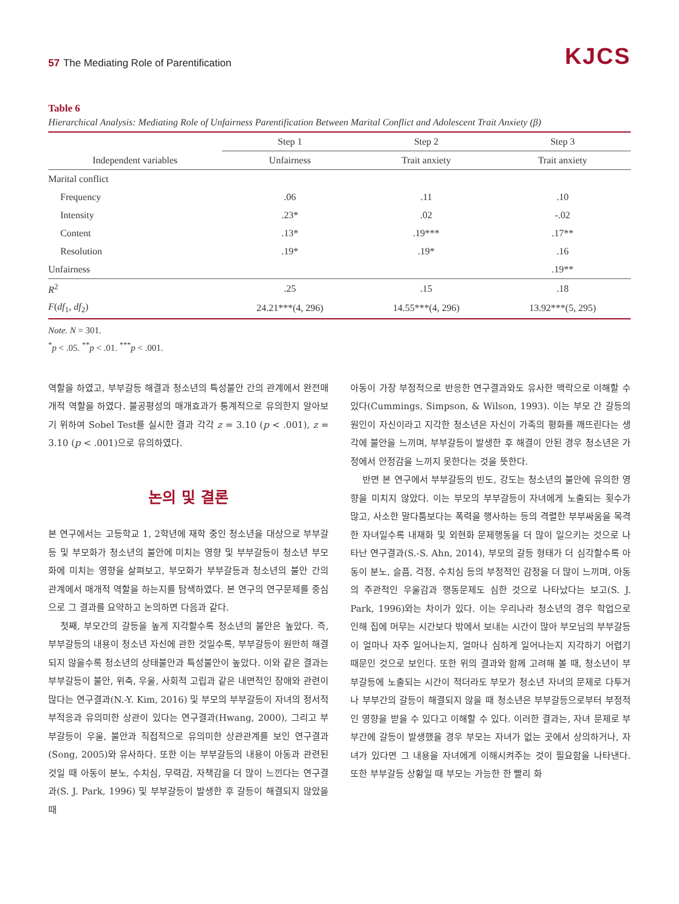57 The Mediating Role of Parentification
KJCS
Table 6
Hierarchical Analysis: Mediating Role of Unfairness Parentification Between Marital Conflict and Adolescent Trait Anxiety (β)
| | Step 1 | Step 2 | Step 3 |
| --- | --- | --- | --- |
| Independent variables | Unfairness | Trait anxiety | Trait anxiety |
| Marital conflict | | | |
| Frequency | .06 | .11 | .10 |
| Intensity | .23* | .02 | -.02 |
| Content | .13* | .19*** | .17** |
| Resolution | .19* | .19* | .16 |
| Unfairness | | | .19** |
| R<sup>2</sup> | .25 | .15 | .18 |
| F ( df<sub>1</sub>, df<sub>2</sub>) | 24.21***(4, 296) | 14.55***(4, 296) | 13.92***(5, 295) |
Note. N = 301.
<sup>*</sup> p < .05. <sup>**</sup>p < .01. <sup>***</sup>p < .001.
역할을 하였고, 부부갈등 해결과 청소년의 특성불안 간의 관계에서 완전매개적 역할을 하였다. 불공평성의 매개효과가 통계적으로 유의한지 알아보기 위하여 Sobel Test를 실시한 결과 각각 z = 3.10 (p < .001), z = 3.10 (p < .001)으로 유의하였다.
논의 및 결론
본 연구에서는 고등학교 1, 2학년에 재학 중인 청소년을 대상으로 부부갈등 및 부모화가 청소년의 불안에 미치는 영향 및 부부갈등이 청소년 부모화에 미치는 영향을 살펴보고, 부모화가 부부갈등과 청소년의 불안 간의 관계에서 매개적 역할을 하는지를 탐색하였다. 본 연구의 연구문제를 중심으로 그 결과를 요약하고 논의하면 다음과 같다.
첫째, 부모간의 갈등을 높게 지각할수록 청소년의 불안은 높았다. 즉, 부부갈등의 내용이 청소년 자신에 관한 것일수록, 부부갈등이 원만히 해결되지 않을수록 청소년의 상태불안과 특성불안이 높았다. 이와 같은 결과는 부부갈등이 불안, 위축, 우울, 사회적 고립과 같은 내면적인 장애와 관련이 많다는 연구결과(N.-Y. Kim, 2016) 및 부모의 부부갈등이 자녀의 정서적 부적응과 유의미한 상관이 있다는 연구결과(Hwang, 2000), 그리고 부부갈등이 우울, 불안과 직접적으로 유의미한 상관관계를 보인 연구결과(Song, 2005)와 유사하다. 또한 이는 부부갈등의 내용이 아동과 관련된 것일 때 아동이 분노, 수치심, 무력감, 자책감을 더 많이 느낀다는 연구결과(S. J. Park, 1996) 및 부부갈등이 발생한 후 갈등이 해결되지 않았을 때
아동이 가장 부정적으로 반응한 연구결과와도 유사한 맥락으로 이해할 수 있다(Cummings, Simpson, & Wilson, 1993). 이는 부모 간 갈등의 원인이 자신이라고 지각한 청소년은 자신이 가족의 평화를 깨뜨린다는 생각에 불안을 느끼며, 부부갈등이 발생한 후 해결이 안된 경우 청소년은 가정에서 안정감을 느끼지 못한다는 것을 뜻한다.
반면 본 연구에서 부부갈등의 빈도, 강도는 청소년의 불안에 유의한 영향을 미치지 않았다. 이는 부모의 부부갈등이 자녀에게 노출되는 횟수가 많고, 사소한 말다툼보다는 폭력을 행사하는 등의 격렬한 부부싸움을 목격한 자녀일수록 내재화 및 외현화 문제행동을 더 많이 일으키는 것으로 나타난 연구결과(S.-S. Ahn, 2014), 부모의 갈등 형태가 더 심각할수록 아동이 분노, 슬픔, 걱정, 수치심 등의 부정적인 감정을 더 많이 느끼며, 아동의 주관적인 우울감과 행동문제도 심한 것으로 나타났다는 보고(S. J. Park, 1996)와는 차이가 있다. 이는 우리나라 청소년의 경우 학업으로 인해 집에 머무는 시간보다 밖에서 보내는 시간이 많아 부모님의 부부갈등이 얼마나 자주 일어나는지, 얼마나 심하게 일어나는지 지각하기 어렵기 때문인 것으로 보인다. 또한 위의 결과와 함께 고려해 볼 때, 청소년이 부부갈등에 노출되는 시간이 적더라도 부모가 청소년 자녀의 문제로 다투거나 부부간의 갈등이 해결되지 않을 때 청소년은 부부갈등으로부터 부정적인 영향을 받을 수 있다고 이해할 수 있다. 이러한 결과는, 자녀 문제로 부부간에 갈등이 발생했을 경우 부모는 자녀가 없는 곳에서 상의하거나, 자녀가 있다면 그 내용을 자녀에게 이해시켜주는 것이 필요함을 나타낸다. 또한 부부갈등 상황일 때 부모는 가능한 한 빨리 화